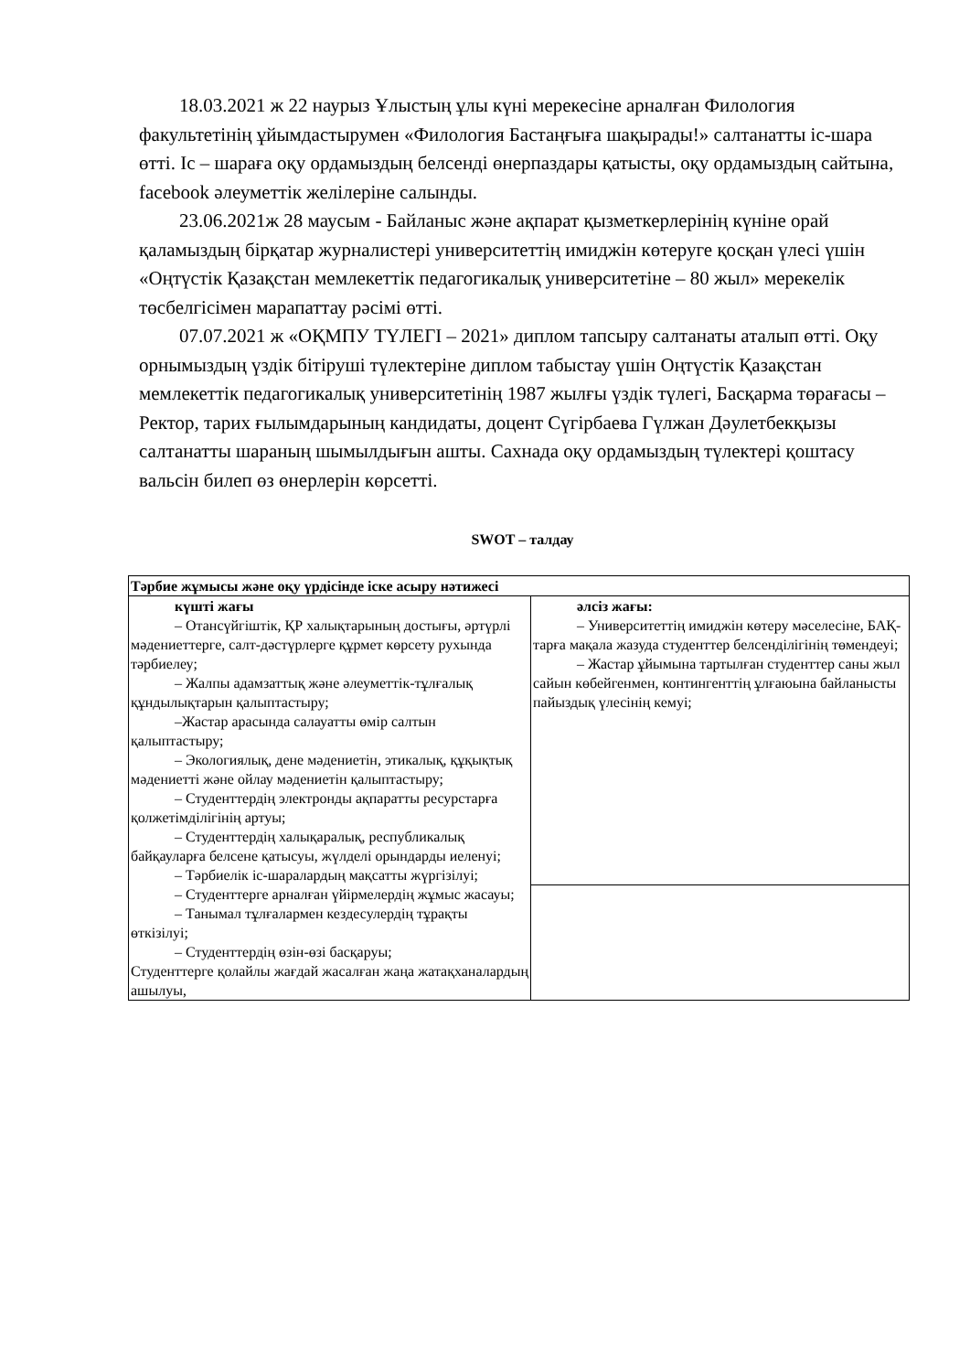18.03.2021 ж 22 наурыз Ұлыстың ұлы күні мерекесіне арналған Филология факультетінің ұйымдастырумен «Филология Бастаңғыға шақырады!» салтанатты іс-шара өтті. Іс – шараға оқу ордамыздың белсенді өнерпаздары қатысты, оқу ордамыздың сайтына, facebook әлеуметтік желілеріне салынды.
23.06.2021ж 28 маусым - Байланыс және ақпарат қызметкерлерінің күніне орай қаламыздың бірқатар журналистері университеттің имиджін көтеруге қосқан үлесі үшін «Оңтүстік Қазақстан мемлекеттік педагогикалық университетіне – 80 жыл» мерекелік төсбелгісімен марапаттау рәсімі өтті.
07.07.2021 ж «ОҚМПУ ТҮЛЕГІ – 2021» диплом тапсыру салтанаты аталып өтті. Оқу орнымыздың үздік бітіруші түлектеріне диплом табыстау үшін Оңтүстік Қазақстан мемлекеттік педагогикалық университетінің 1987 жылғы үздік түлегі, Басқарма төрағасы – Ректор, тарих ғылымдарының кандидаты, доцент Сүгірбаева Гүлжан Дәулетбекқызы салтанатты шараның шымылдығын ашты. Сахнада оқу ордамыздың түлектері қоштасу вальсін билеп өз өнерлерін көрсетті.
SWOT – талдау
| Тәрбие жұмысы және оқу үрдісінде іске асыру нәтижесі | |
| күшті жағы – Отансүйгіштік, ҚР халықтарының достығы, әртүрлі мәдениеттерге, салт-дәстүрлерге құрмет көрсету рухында тәрбиелеу; – Жалпы адамзаттық және әлеуметтік-тұлғалық құндылықтарын қалыптастыру; –Жастар арасында салауатты өмір салтын қалыптастыру; – Экологиялық, дене мәдениетін, этикалық, құқықтық мәдениетті және ойлау мәдениетін қалыптастыру; – Студенттердің электронды ақпаратты ресурстарға қолжетімділігінің артуы; – Студенттердің халықаралық, республикалық байқауларға белсене қатысуы, жүлделі орындарды иеленуі; – Тәрбиелік іс-шаралардың мақсатты жүргізілуі; – Студенттерге арналған үйірмелердің жұмыс жасауы; – Танымал тұлғалармен кездесулердің тұрақты өткізілуі; – Студенттердің өзін-өзі басқаруы; Студенттерге қолайлы жағдай жасалған жаңа жатақханалардың ашылуы, | әлсіз жағы: – Университеттің имиджін көтеру мәселесіне, БАҚ-тарға мақала жазуда студенттер белсенділігінің төмендеуі; – Жастар ұйымына тартылған студенттер саны жыл сайын көбейгенмен, контингенттің ұлғаюына байланысты пайыздық үлесінің кемуі; |